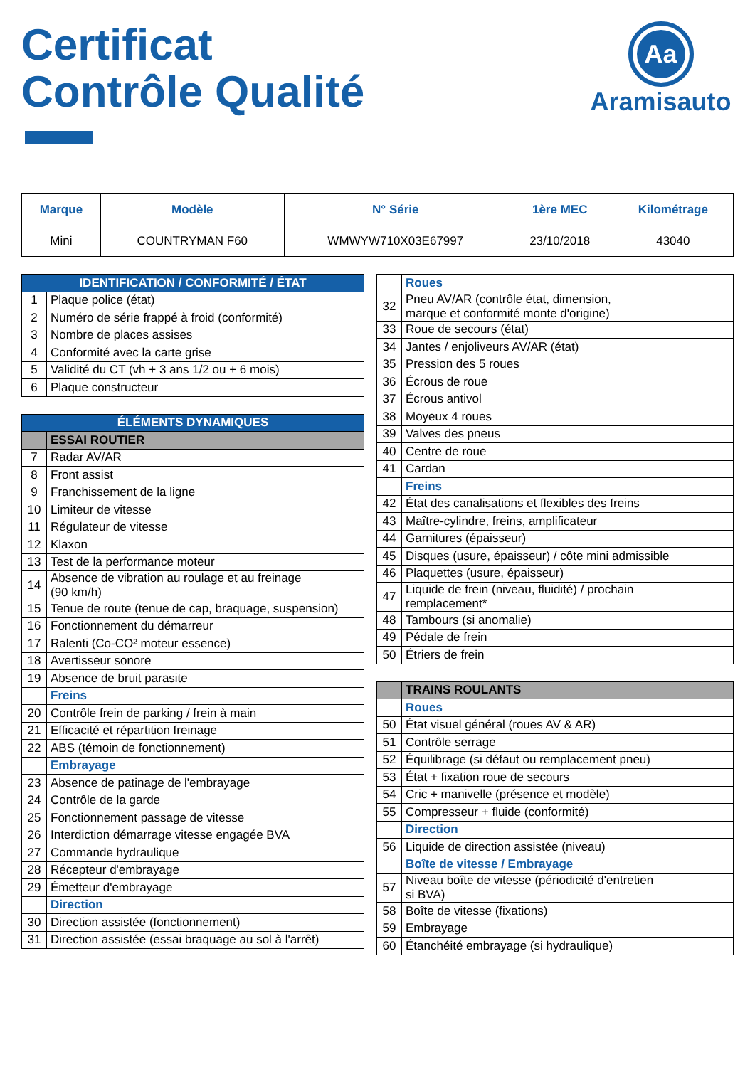Certificat
Contrôle Qualité
Aa
Aramisauto
| Marque | Modèle | N° Série | 1ère MEC | Kilométrage |
| --- | --- | --- | --- | --- |
| Mini | COUNTRYMAN F60 | WMWYW710X03E67997 | 23/10/2018 | 43040 |
| IDENTIFICATION / CONFORMITÉ / ÉTAT | |
| 1 | Plaque police (état) |
| 2 | Numéro de série frappé à froid (conformité) |
| 3 | Nombre de places assises |
| 4 | Conformité avec la carte grise |
| 5 | Validité du CT (vh + 3 ans 1/2 ou + 6 mois) |
| 6 | Plaque constructeur |
| ÉLÉMENTS DYNAMIQUES | |
| | ESSAI ROUTIER |
| 7 | Radar AV/AR |
| 8 | Front assist |
| 9 | Franchissement de la ligne |
| 10 | Limiteur de vitesse |
| 11 | Régulateur de vitesse |
| 12 | Klaxon |
| 13 | Test de la performance moteur |
| 14 | Absence de vibration au roulage et au freinage (90 km/h) |
| 15 | Tenue de route (tenue de cap, braquage, suspension) |
| 16 | Fonctionnement du démarreur |
| 17 | Ralenti (Co-CO² moteur essence) |
| 18 | Avertisseur sonore |
| 19 | Absence de bruit parasite |
| | Freins |
| 20 | Contrôle frein de parking / frein à main |
| 21 | Efficacité et répartition freinage |
| 22 | ABS (témoin de fonctionnement) |
| | Embrayage |
| 23 | Absence de patinage de l'embrayage |
| 24 | Contrôle de la garde |
| 25 | Fonctionnement passage de vitesse |
| 26 | Interdiction démarrage vitesse engagée BVA |
| 27 | Commande hydraulique |
| 28 | Récepteur d'embrayage |
| 29 | Émetteur d'embrayage |
| | Direction |
| 30 | Direction assistée (fonctionnement) |
| 31 | Direction assistée (essai braquage au sol à l'arrêt) |
| | Roues |
| 32 | Pneu AV/AR (contrôle état, dimension, marque et conformité monte d'origine) |
| 33 | Roue de secours (état) |
| 34 | Jantes / enjoliveurs AV/AR (état) |
| 35 | Pression des 5 roues |
| 36 | Écrous de roue |
| 37 | Écrous antivol |
| 38 | Moyeux 4 roues |
| 39 | Valves des pneus |
| 40 | Centre de roue |
| 41 | Cardan |
| | Freins |
| 42 | État des canalisations et flexibles des freins |
| 43 | Maître-cylindre, freins, amplificateur |
| 44 | Garnitures (épaisseur) |
| 45 | Disques (usure, épaisseur) / côte mini admissible |
| 46 | Plaquettes (usure, épaisseur) |
| 47 | Liquide de frein (niveau, fluidité) / prochain remplacement* |
| 48 | Tambours (si anomalie) |
| 49 | Pédale de frein |
| 50 | Étriers de frein |
| | TRAINS ROULANTS |
| | Roues |
| 50 | État visuel général (roues AV & AR) |
| 51 | Contrôle serrage |
| 52 | Équilibrage (si défaut ou remplacement pneu) |
| 53 | État + fixation roue de secours |
| 54 | Cric + manivelle (présence et modèle) |
| 55 | Compresseur + fluide (conformité) |
| | Direction |
| 56 | Liquide de direction assistée (niveau) |
| | Boîte de vitesse / Embrayage |
| 57 | Niveau boîte de vitesse (périodicité d'entretien si BVA) |
| 58 | Boîte de vitesse (fixations) |
| 59 | Embrayage |
| 60 | Étanchéité embrayage (si hydraulique) |